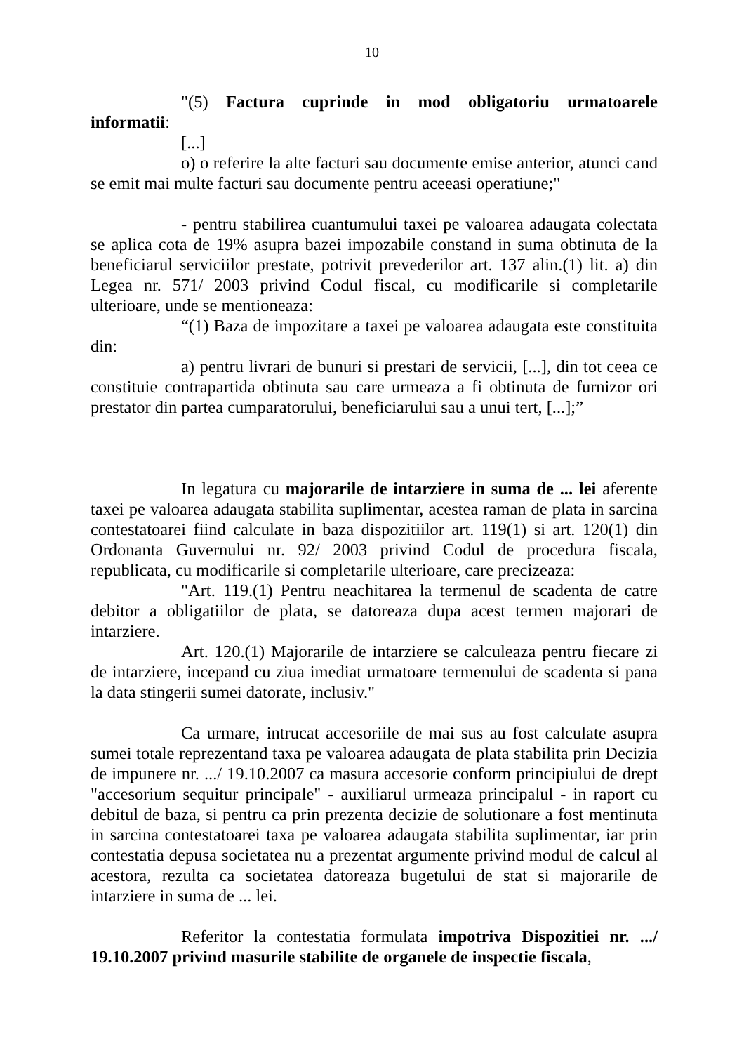10
"(5) Factura cuprinde in mod obligatoriu urmatoarele informatii:
[...]
o) o referire la alte facturi sau documente emise anterior, atunci cand se emit mai multe facturi sau documente pentru aceeasi operatiune;"
- pentru stabilirea cuantumului taxei pe valoarea adaugata colectata se aplica cota de 19% asupra bazei impozabile constand in suma obtinuta de la beneficiarul serviciilor prestate, potrivit prevederilor art. 137 alin.(1) lit. a) din Legea nr. 571/ 2003 privind Codul fiscal, cu modificarile si completarile ulterioare, unde se mentioneaza:
“(1) Baza de impozitare a taxei pe valoarea adaugata este constituita din:
a) pentru livrari de bunuri si prestari de servicii, [...], din tot ceea ce constituie contrapartida obtinuta sau care urmeaza a fi obtinuta de furnizor ori prestator din partea cumparatorului, beneficiarului sau a unui tert, [...];”
In legatura cu majorarile de intarziere in suma de ... lei aferente taxei pe valoarea adaugata stabilita suplimentar, acestea raman de plata in sarcina contestatoarei fiind calculate in baza dispozitiilor art. 119(1) si art. 120(1) din Ordonanta Guvernului nr. 92/ 2003 privind Codul de procedura fiscala, republicata, cu modificarile si completarile ulterioare, care precizeaza:
"Art. 119.(1) Pentru neachitarea la termenul de scadenta de catre debitor a obligatiilor de plata, se datoreaza dupa acest termen majorari de intarziere.
Art. 120.(1) Majorarile de intarziere se calculeaza pentru fiecare zi de intarziere, incepand cu ziua imediat urmatoare termenului de scadenta si pana la data stingerii sumei datorate, inclusiv."
Ca urmare, intrucat accesoriile de mai sus au fost calculate asupra sumei totale reprezentand taxa pe valoarea adaugata de plata stabilita prin Decizia de impunere nr. .../ 19.10.2007 ca masura accesorie conform principiului de drept "accesorium sequitur principale" - auxiliarul urmeaza principalul - in raport cu debitul de baza, si pentru ca prin prezenta decizie de solutionare a fost mentinuta in sarcina contestatoarei taxa pe valoarea adaugata stabilita suplimentar, iar prin contestatia depusa societatea nu a prezentat argumente privind modul de calcul al acestora, rezulta ca societatea datoreaza bugetului de stat si majorarile de intarziere in suma de ... lei.
Referitor la contestatia formulata impotriva Dispozitiei nr. .../ 19.10.2007 privind masurile stabilite de organele de inspectie fiscala,